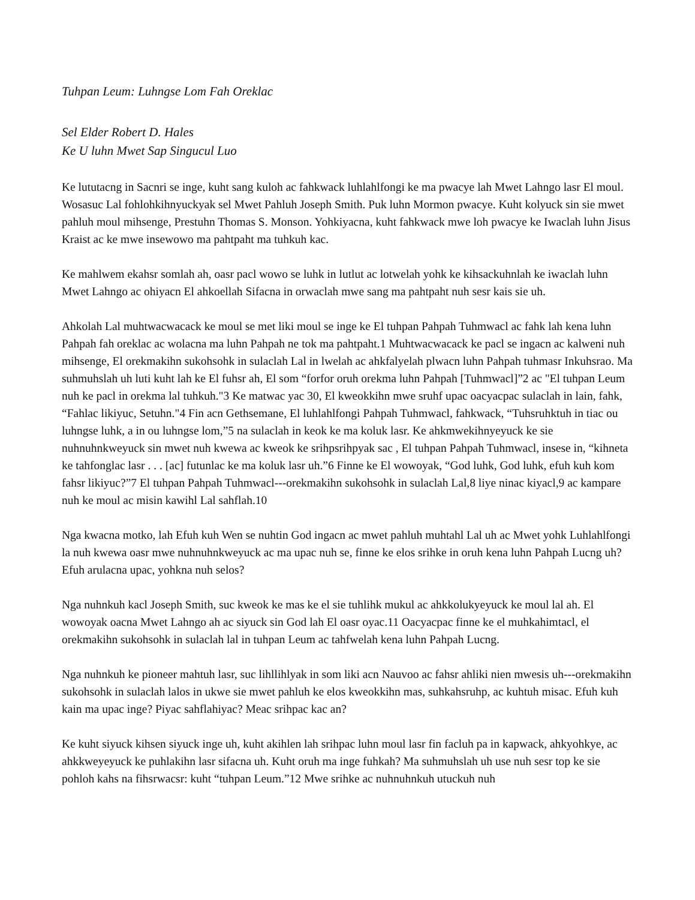Tuhpan Leum: Luhngse Lom Fah Oreklac
Sel Elder Robert D. Hales
Ke U luhn Mwet Sap Singucul Luo
Ke lututacng in Sacnri se inge, kuht sang kuloh ac fahkwack luhlahlfongi ke ma pwacye lah Mwet Lahngo lasr El moul. Wosasuc Lal fohlohkihnyuckyak sel Mwet Pahluh Joseph Smith. Puk luhn Mormon pwacye. Kuht kolyuck sin sie mwet pahluh moul mihsenge, Prestuhn Thomas S. Monson. Yohkiyacna, kuht fahkwack mwe loh pwacye ke Iwaclah luhn Jisus Kraist ac ke mwe insewowo ma pahtpaht ma tuhkuh kac.
Ke mahlwem ekahsr somlah ah, oasr pacl wowo se luhk in lutlut ac lotwelah yohk ke kihsackuhnlah ke iwaclah luhn Mwet Lahngo ac ohiyacn El ahkoellah Sifacna in orwaclah mwe sang ma pahtpaht nuh sesr kais sie uh.
Ahkolah Lal muhtwacwacack ke moul se met liki moul se inge ke El tuhpan Pahpah Tuhmwacl ac fahk lah kena luhn Pahpah fah oreklac ac wolacna ma luhn Pahpah ne tok ma pahtpaht.1 Muhtwacwacack ke pacl se ingacn ac kalweni nuh mihsenge, El orekmakihn sukohsohk in sulaclah Lal in lwelah ac ahkfalyelah plwacn luhn Pahpah tuhmasr Inkuhsrao. Ma suhmuhslah uh luti kuht lah ke El fuhsr ah, El som “forfor oruh orekma luhn Pahpah [Tuhmwacl]”2 ac "El tuhpan Leum nuh ke pacl in orekma lal tuhkuh."3 Ke matwac yac 30, El kweokkihn mwe sruhf upac oacyacpac sulaclah in lain, fahk, “Fahlac likiyuc, Setuhn."4 Fin acn Gethsemane, El luhlahlfongi Pahpah Tuhmwacl, fahkwack, “Tuhsruhktuh in tiac ou luhngse luhk, a in ou luhngse lom,”5 na sulaclah in keok ke ma koluk lasr. Ke ahkmwekihnyeyuck ke sie nuhnuhnkweyuck sin mwet nuh kwewa ac kweok ke srihpsrihpyak sac , El tuhpan Pahpah Tuhmwacl, insese in, “kihneta ke tahfonglac lasr . . . [ac] futunlac ke ma koluk lasr uh.”6 Finne ke El wowoyak, “God luhk, God luhk, efuh kuh kom fahsr likiyuc?”7 El tuhpan Pahpah Tuhmwacl---orekmakihn sukohsohk in sulaclah Lal,8 liye ninac kiyacl,9 ac kampare nuh ke moul ac misin kawihl Lal sahflah.10
Nga kwacna motko, lah Efuh kuh Wen se nuhtin God ingacn ac mwet pahluh muhtahl Lal uh ac Mwet yohk Luhlahlfongi la nuh kwewa oasr mwe nuhnuhnkweyuck ac ma upac nuh se, finne ke elos srihke in oruh kena luhn Pahpah Lucng uh? Efuh arulacna upac, yohkna nuh selos?
Nga nuhnkuh kacl Joseph Smith, suc kweok ke mas ke el sie tuhlihk mukul ac ahkkolukyeyuck ke moul lal ah. El wowoyak oacna Mwet Lahngo ah ac siyuck sin God lah El oasr oyac.11 Oacyacpac finne ke el muhkahimtacl, el orekmakihn sukohsohk in sulaclah lal in tuhpan Leum ac tahfwelah kena luhn Pahpah Lucng.
Nga nuhnkuh ke pioneer mahtuh lasr, suc lihllihlyak in som liki acn Nauvoo ac fahsr ahliki nien mwesis uh---orekmakihn sukohsohk in sulaclah lalos in ukwe sie mwet pahluh ke elos kweokkihn mas, suhkahsruhp, ac kuhtuh misac. Efuh kuh kain ma upac inge? Piyac sahflahiyac? Meac srihpac kac an?
Ke kuht siyuck kihsen siyuck inge uh, kuht akihlen lah srihpac luhn moul lasr fin facluh pa in kapwack, ahkyohkye, ac ahkkweyeyuck ke puhlakihn lasr sifacna uh. Kuht oruh ma inge fuhkah? Ma suhmuhslah uh use nuh sesr top ke sie pohloh kahs na fihsrwacsr: kuht “tuhpan Leum.”12 Mwe srihke ac nuhnuhnkuh utuckuh nuh